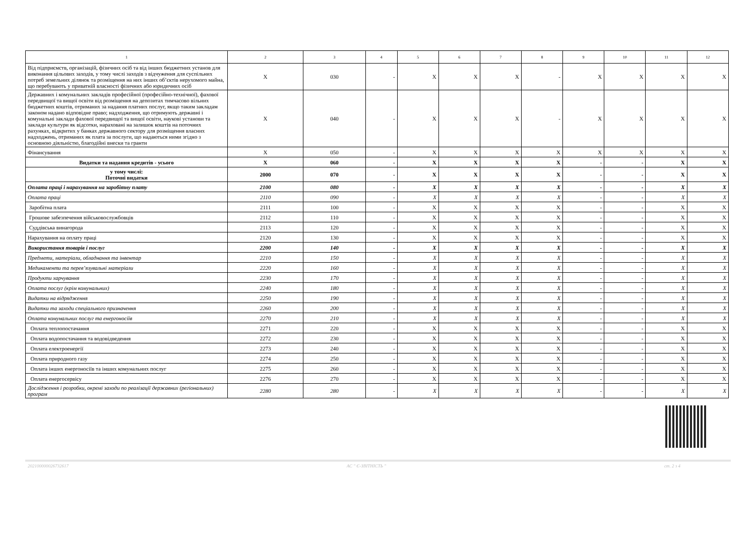| 1 | 2 | 3 | 4 | 5 | 6 | 7 | 8 | 9 | 10 | 11 | 12 |
| --- | --- | --- | --- | --- | --- | --- | --- | --- | --- | --- | --- |
| Від підприємств, організацій, фізичних осіб та від інших бюджетних установ для виконання цільових заходів, у тому числі заходів з відчуження для суспільних потреб земельних ділянок та розміщення на них інших об’єктів нерухомого майна, що перебувають у приватній власності фізичних або юридичних осіб | X | 030 | - | X | X | X | - | X | X | X | X |
| Державних і комунальних закладів професійної (професійно-технічної), фахової передвищої та вищої освіти від розміщення на депозитах тимчасово вільних бюджетних коштів, отриманих за надання платних послуг, якщо таким закладам законом надано відповідне право; надходження, що отримують державні і комунальні заклади фахової передвищої та вищої освіти, наукові установи та заклади культури як відсотки, нараховані на залишок коштів на поточних рахунках, відкритих у банках державного сектору для розміщення власних надходжень, отриманих як плата за послуги, що надаються ними згідно з основною діяльністю, благодійні внески та гранти | X | 040 | - | X | X | X | - | X | X | X | X |
| Фінансування | X | 050 | - | X | X | X | X | X | X | X | X |
| Видатки та надання кредитів - усього | X | 060 | - | X | X | X | X | - | - | X | X |
| у тому числі: Поточні видатки | 2000 | 070 | - | X | X | X | X | - | - | X | X |
| Оплата праці і нарахування на заробітну плату | 2100 | 080 | - | X | X | X | X | - | - | X | X |
| Оплата праці | 2110 | 090 | - | X | X | X | X | - | - | X | X |
| Заробітна плата | 2111 | 100 | - | X | X | X | X | - | - | X | X |
| Грошове забезпечення військовослужбовців | 2112 | 110 | - | X | X | X | X | - | - | X | X |
| Суддівська винагорода | 2113 | 120 | - | X | X | X | X | - | - | X | X |
| Нарахування на оплату праці | 2120 | 130 | - | X | X | X | X | - | - | X | X |
| Використання товарів і послуг | 2200 | 140 | - | X | X | X | X | - | - | X | X |
| Предмети, матеріали, обладнання та інвентар | 2210 | 150 | - | X | X | X | X | - | - | X | X |
| Медикаменти та перев’язувальні матеріали | 2220 | 160 | - | X | X | X | X | - | - | X | X |
| Продукти харчування | 2230 | 170 | - | X | X | X | X | - | - | X | X |
| Оплата послуг (крім комунальних) | 2240 | 180 | - | X | X | X | X | - | - | X | X |
| Видатки на відрядження | 2250 | 190 | - | X | X | X | X | - | - | X | X |
| Видатки та заходи спеціального призначення | 2260 | 200 | - | X | X | X | X | - | - | X | X |
| Оплата комунальних послуг та енергоносіїв | 2270 | 210 | - | X | X | X | X | - | - | X | X |
| Оплата теплопостачання | 2271 | 220 | - | X | X | X | X | - | - | X | X |
| Оплата водопостачання та водовідведення | 2272 | 230 | - | X | X | X | X | - | - | X | X |
| Оплата електроенергії | 2273 | 240 | - | X | X | X | X | - | - | X | X |
| Оплата природного газу | 2274 | 250 | - | X | X | X | X | - | - | X | X |
| Оплата інших енергоносіїв та інших комунальних послуг | 2275 | 260 | - | X | X | X | X | - | - | X | X |
| Оплата енергосервісу | 2276 | 270 | - | X | X | X | X | - | - | X | X |
| Дослідження і розробки, окремі заходи по реалізації державних (регіональних) програм | 2280 | 280 | - | X | X | X | X | - | - | X | X |
202100000026732617 АС " Є-ЗВІТНІСТЬ " ст. 2 з 4